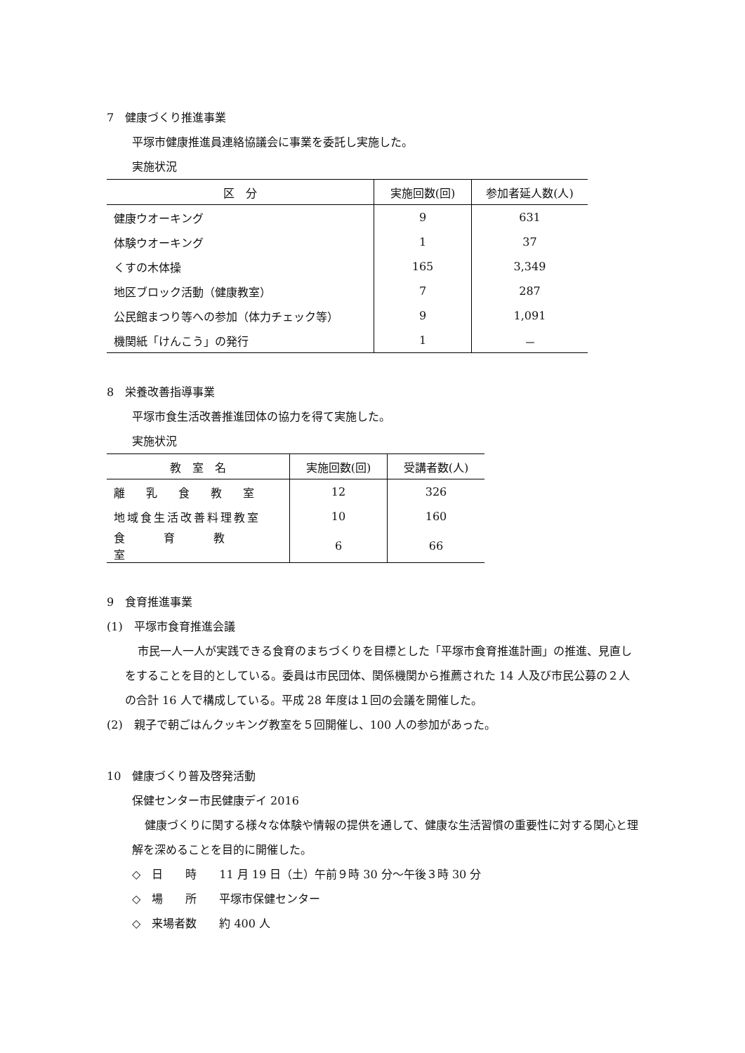7　健康づくり推進事業
平塚市健康推進員連絡協議会に事業を委託し実施した。
実施状況
| 区 分 | 実施回数(回) | 参加者延人数(人) |
| --- | --- | --- |
| 健康ウオーキング | 9 | 631 |
| 体験ウオーキング | 1 | 37 |
| くすの木体操 | 165 | 3,349 |
| 地区ブロック活動（健康教室） | 7 | 287 |
| 公民館まつり等への参加（体力チェック等） | 9 | 1,091 |
| 機関紙「けんこう」の発行 | 1 | － |
8　栄養改善指導事業
平塚市食生活改善推進団体の協力を得て実施した。
実施状況
| 教 室 名 | 実施回数(回) | 受講者数(人) |
| --- | --- | --- |
| 離乳食教室 | 12 | 326 |
| 地域食生活改善料理教室 | 10 | 160 |
| 食育教室 | 6 | 66 |
9　食育推進事業
(1)　平塚市食育推進会議
市民一人一人が実践できる食育のまちづくりを目標とした「平塚市食育推進計画」の推進、見直しをすることを目的としている。委員は市民団体、関係機関から推薦された 14 人及び市民公募の２人の合計 16 人で構成している。平成 28 年度は１回の会議を開催した。
(2)　親子で朝ごはんクッキング教室を５回開催し、100 人の参加があった。
10　健康づくり普及啓発活動
保健センター市民健康デイ 2016
健康づくりに関する様々な体験や情報の提供を通して、健康な生活習慣の重要性に対する関心と理解を深めることを目的に開催した。
◇　日　　時　　11 月 19 日（土）午前９時 30 分～午後３時 30 分
◇　場　　所　　平塚市保健センター
◇　来場者数　　約 400 人